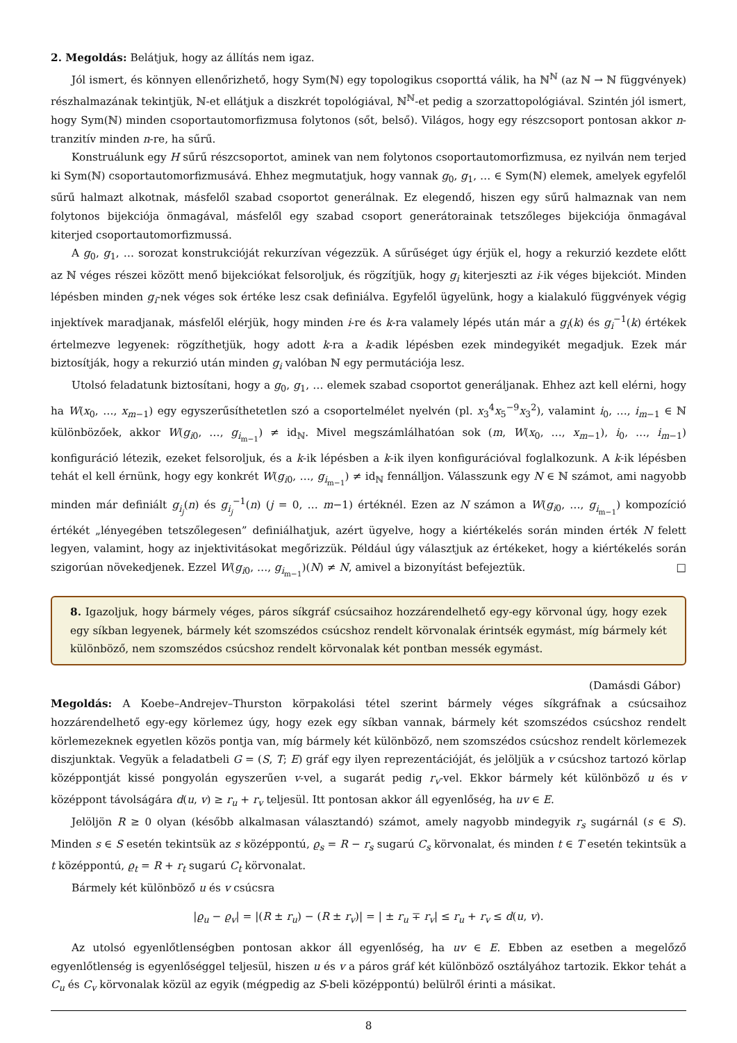2. Megoldás: Belátjuk, hogy az állítás nem igaz.
Jól ismert, és könnyen ellenőrizhető, hogy Sym(ℕ) egy topologikus csoporttá válik, ha ℕ<sup>ℕ</sup> (az ℕ → ℕ függvények) részhalmazának tekintjük, ℕ-et ellátjuk a diszkrét topológiával, ℕ<sup>ℕ</sup>-et pedig a szorzattopológiával. Szintén jól ismert, hogy Sym(ℕ) minden csoportautomorfizmusa folytonos (sőt, belső). Világos, hogy egy részcsoport pontosan akkor n-tranzitív minden n-re, ha sűrű.
Konstruálunk egy H sűrű részcsoportot, aminek van nem folytonos csoportautomorfizmusa, ez nyilván nem terjed ki Sym(ℕ) csoportautomorfizmusává. Ehhez megmutatjuk, hogy vannak g<sub>0</sub>, g<sub>1</sub>, … ∈ Sym(ℕ) elemek, amelyek egyfelől sűrű halmazt alkotnak, másfelől szabad csoportot generálnak. Ez elegendő, hiszen egy sűrű halmaznak van nem folytonos bijekciója önmagával, másfelől egy szabad csoport generátorainak tetszőleges bijekciója önmagával kiterjed csoportautomorfizmussá.
A g<sub>0</sub>, g<sub>1</sub>, … sorozat konstrukcióját rekurzívan végezzük. A sűrűséget úgy érjük el, hogy a rekurzió kezdete előtt az ℕ véges részei között menő bijekciókat felsoroljuk, és rögzítjük, hogy g<sub>i</sub> kiterjeszti az i-ik véges bijekciót. Minden lépésben minden g<sub>i</sub>-nek véges sok értéke lesz csak definiálva. Egyfelől ügyelünk, hogy a kialakuló függvények végig injektívek maradjanak, másfelől elérjük, hogy minden i-re és k-ra valamely lépés után már a g<sub>i</sub>(k) és g<sub>i</sub><sup>−1</sup>(k) értékek értelmezve legyenek: rögzíthetjük, hogy adott k-ra a k-adik lépésben ezek mindegyikét megadjuk. Ezek már biztosítják, hogy a rekurzió után minden g<sub>i</sub> valóban ℕ egy permutációja lesz.
Utolsó feladatunk biztosítani, hogy a g<sub>0</sub>, g<sub>1</sub>, … elemek szabad csoportot generáljanak. Ehhez azt kell elérni, hogy ha W(x<sub>0</sub>, …, x<sub>m−1</sub>) egy egyszerűsíthetetlen szó a csoportelmélet nyelvén (pl. x<sub>3</sub><sup>4</sup>x<sub>5</sub><sup>−9</sup>x<sub>3</sub><sup>2</sup>), valamint i<sub>0</sub>, …, i<sub>m−1</sub> ∈ ℕ különbözőek, akkor W(g<sub>i0</sub>, …, g<sub>i<sub>m−1</sub></sub>) ≠ id<sub>ℕ</sub>. Mivel megszámlálhatóan sok (m, W(x<sub>0</sub>, …, x<sub>m−1</sub>), i<sub>0</sub>, …, i<sub>m−1</sub>) konfiguráció létezik, ezeket felsoroljuk, és a k-ik lépésben a k-ik ilyen konfigurációval foglalkozunk. A k-ik lépésben tehát el kell érnünk, hogy egy konkrét W(g<sub>i0</sub>, …, g<sub>i<sub>m−1</sub></sub>) ≠ id<sub>ℕ</sub> fennálljon. Válasszunk egy N ∈ ℕ számot, ami nagyobb minden már definiált g<sub>i<sub>j</sub></sub>(n) és g<sub>i<sub>j</sub></sub><sup>−1</sup>(n) (j = 0, … m−1) értéknél. Ezen az N számon a W(g<sub>i0</sub>, …, g<sub>i<sub>m−1</sub></sub>) kompozíció értékét „lényegében tetszőlegesen” definiálhatjuk, azért ügyelve, hogy a kiértékelés során minden érték N felett legyen, valamint, hogy az injektivitásokat megőrizzük. Például úgy választjuk az értékeket, hogy a kiértékelés során szigorúan növekedjenek. Ezzel W(g<sub>i0</sub>, …, g<sub>i<sub>m−1</sub></sub>)(N) ≠ N, amivel a bizonyítást befejeztük. □
8. Igazoljuk, hogy bármely véges, páros síkgráf csúcsaihoz hozzárendelhető egy-egy körvonal úgy, hogy ezek egy síkban legyenek, bármely két szomszédos csúcshoz rendelt körvonalak érintsék egymást, míg bármely két különböző, nem szomszédos csúcshoz rendelt körvonalak két pontban messék egymást.
(Damásdi Gábor)
Megoldás: A Koebe–Andrejev–Thurston körpakolási tétel szerint bármely véges síkgráfnak a csúcsaihoz hozzárendelhető egy-egy körlemez úgy, hogy ezek egy síkban vannak, bármely két szomszédos csúcshoz rendelt körlemezeknek egyetlen közös pontja van, míg bármely két különböző, nem szomszédos csúcshoz rendelt körlemezek diszjunktak. Vegyük a feladatbeli G = (S, T; E) gráf egy ilyen reprezentációját, és jelöljük a v csúcshoz tartozó körlap középpontját kissé pongyolán egyszerűen v-vel, a sugarát pedig r<sub>v</sub>-vel. Ekkor bármely két különböző u és v középpont távolságára d(u, v) ≥ r<sub>u</sub> + r<sub>v</sub> teljesül. Itt pontosan akkor áll egyenlőség, ha uv ∈ E.
Jelöljön R ≥ 0 olyan (később alkalmasan választandó) számot, amely nagyobb mindegyik r<sub>s</sub> sugárnál (s ∈ S). Minden s ∈ S esetén tekintsük az s középpontú, ϱ<sub>s</sub> = R − r<sub>s</sub> sugarú C<sub>s</sub> körvonalat, és minden t ∈ T esetén tekintsük a t középpontú, ϱ<sub>t</sub> = R + r<sub>t</sub> sugarú C<sub>t</sub> körvonalat.
Bármely két különböző u és v csúcsra
|ϱ<sub>u</sub> − ϱ<sub>v</sub>| = |(R ± r<sub>u</sub>) − (R ± r<sub>v</sub>)| = | ± r<sub>u</sub> ∓ r<sub>v</sub>| ≤ r<sub>u</sub> + r<sub>v</sub> ≤ d(u, v).
Az utolsó egyenlőtlenségben pontosan akkor áll egyenlőség, ha uv ∈ E. Ebben az esetben a megelőző egyenlőtlenség is egyenlőséggel teljesül, hiszen u és v a páros gráf két különböző osztályához tartozik. Ekkor tehát a C<sub>u</sub> és C<sub>v</sub> körvonalak közül az egyik (mégpedig az S-beli középpontú) belülről érinti a másikat.
8